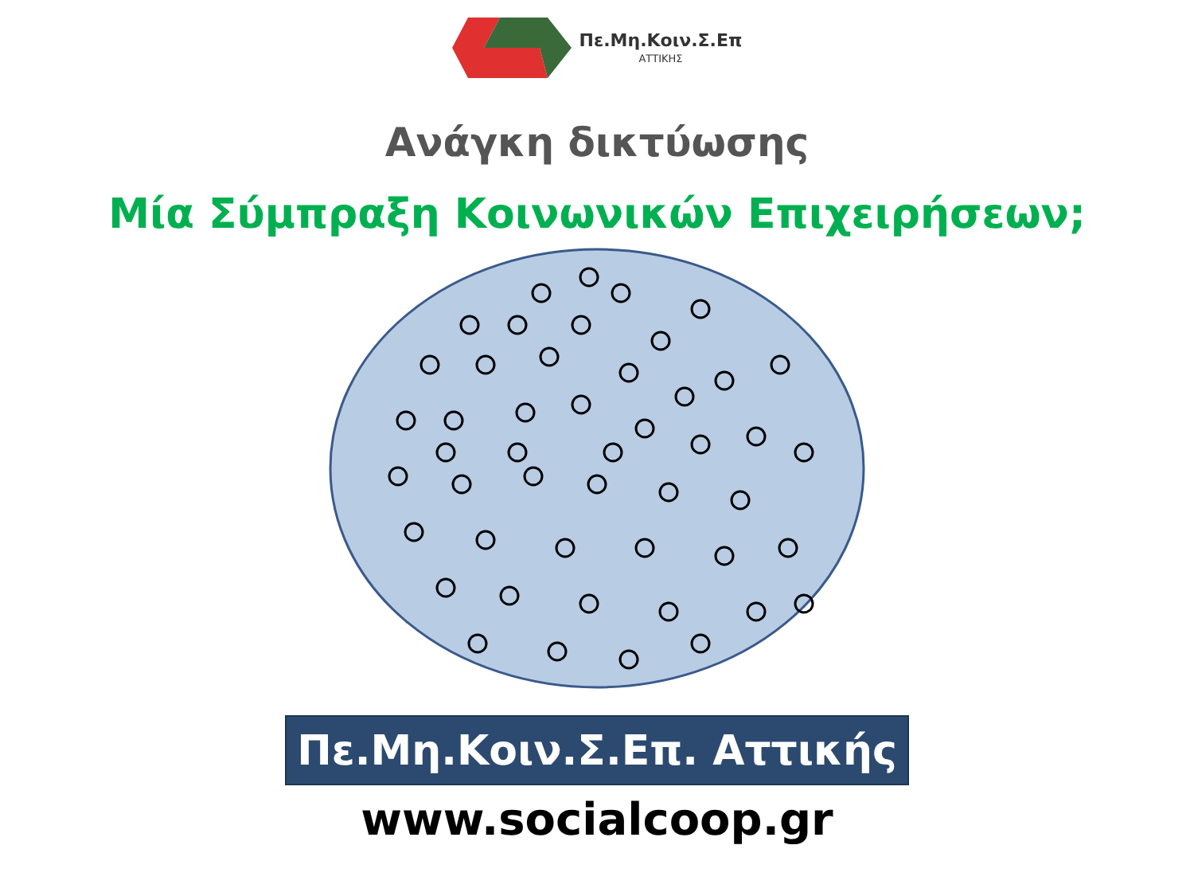Πε.Μη.Κοιν.Σ.Επ
ΑΤΤΙΚΗΣ
Ανάγκη δικτύωσης
Μία Σύμπραξη Κοινωνικών Επιχειρήσεων;
Πε.Μη.Κοιν.Σ.Επ. Αττικής
www.socialcoop.gr